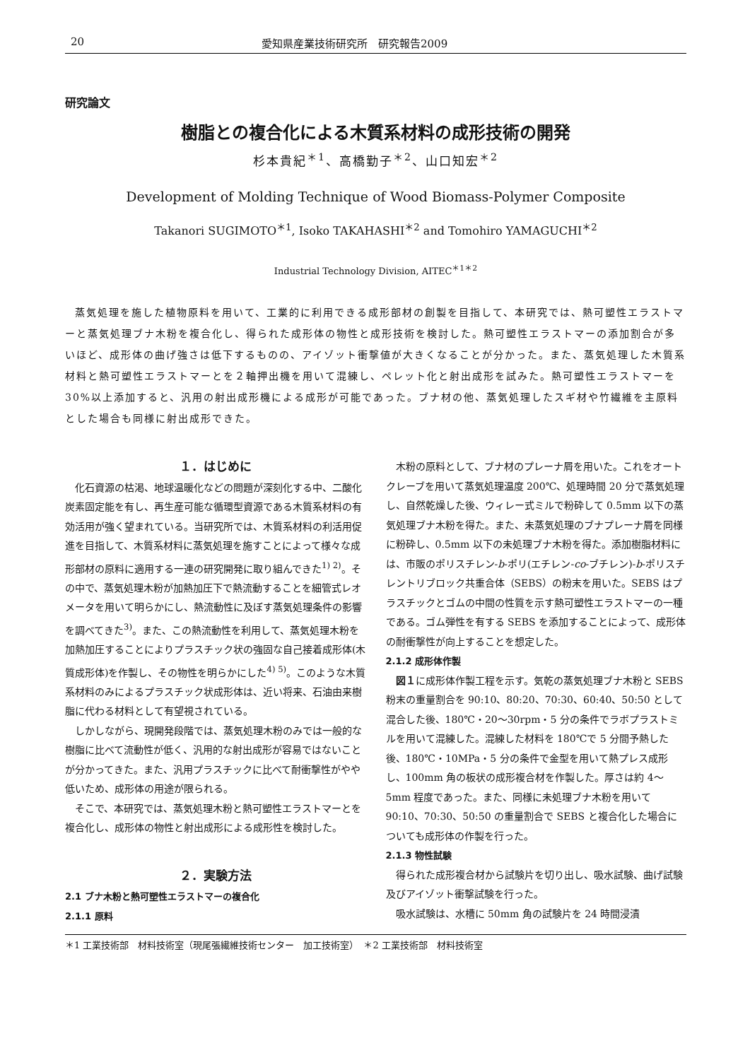20 愛知県産業技術研究所　研究報告2009
研究論文
樹脂との複合化による木質系材料の成形技術の開発
杉本貴紀<sup>＊1</sup>、高橋勤子<sup>＊2</sup>、山口知宏<sup>＊2</sup>
Development of Molding Technique of Wood Biomass-Polymer Composite
Takanori SUGIMOTO<sup>＊1</sup>, Isoko TAKAHASHI<sup>＊2</sup> and Tomohiro YAMAGUCHI<sup>＊2</sup>
Industrial Technology Division, AITEC<sup>＊1＊2</sup>
蒸気処理を施した植物原料を用いて、工業的に利用できる成形部材の創製を目指して、本研究では、熱可塑性エラストマーと蒸気処理ブナ木粉を複合化し、得られた成形体の物性と成形技術を検討した。熱可塑性エラストマーの添加割合が多いほど、成形体の曲げ強さは低下するものの、アイゾット衝撃値が大きくなることが分かった。また、蒸気処理した木質系材料と熱可塑性エラストマーとを２軸押出機を用いて混練し、ペレット化と射出成形を試みた。熱可塑性エラストマーを 30%以上添加すると、汎用の射出成形機による成形が可能であった。ブナ材の他、蒸気処理したスギ材や竹繊維を主原料とした場合も同様に射出成形できた。
１．はじめに
化石資源の枯渇、地球温暖化などの問題が深刻化する中、二酸化炭素固定能を有し、再生産可能な循環型資源である木質系材料の有効活用が強く望まれている。当研究所では、木質系材料の利活用促進を目指して、木質系材料に蒸気処理を施すことによって様々な成形部材の原料に適用する一連の研究開発に取り組んできた<sup>1) 2)</sup>。その中で、蒸気処理木粉が加熱加圧下で熱流動することを細管式レオメータを用いて明らかにし、熱流動性に及ぼす蒸気処理条件の影響を調べてきた<sup>3)</sup>。また、この熱流動性を利用して、蒸気処理木粉を加熱加圧することによりプラスチック状の強固な自己接着成形体(木質成形体)を作製し、その物性を明らかにした<sup>4) 5)</sup>。このような木質系材料のみによるプラスチック状成形体は、近い将来、石油由来樹脂に代わる材料として有望視されている。
しかしながら、現開発段階では、蒸気処理木粉のみでは一般的な樹脂に比べて流動性が低く、汎用的な射出成形が容易ではないことが分かってきた。また、汎用プラスチックに比べて耐衝撃性がやや低いため、成形体の用途が限られる。
そこで、本研究では、蒸気処理木粉と熱可塑性エラストマーとを複合化し、成形体の物性と射出成形による成形性を検討した。
２．実験方法
2.1 ブナ木粉と熱可塑性エラストマーの複合化
2.1.1 原料
木粉の原料として、ブナ材のプレーナ屑を用いた。これをオートクレーブを用いて蒸気処理温度 200℃、処理時間 20 分で蒸気処理し、自然乾燥した後、ウィレー式ミルで粉砕して 0.5mm 以下の蒸気処理ブナ木粉を得た。また、未蒸気処理のブナプレーナ屑を同様に粉砕し、0.5mm 以下の未処理ブナ木粉を得た。添加樹脂材料には、市販のポリスチレン-b-ポリ(エチレン-co-ブチレン)-b-ポリスチレントリブロック共重合体（SEBS）の粉末を用いた。SEBS はプラスチックとゴムの中間の性質を示す熱可塑性エラストマーの一種である。ゴム弾性を有する SEBS を添加することによって、成形体の耐衝撃性が向上することを想定した。
2.1.2 成形体作製
図１に成形体作製工程を示す。気乾の蒸気処理ブナ木粉と SEBS 粉末の重量割合を 90:10、80:20、70:30、60:40、50:50 として混合した後、180℃・20～30rpm・5 分の条件でラボプラストミルを用いて混練した。混練した材料を 180℃で 5 分間予熱した後、180℃・10MPa・5 分の条件で金型を用いて熱プレス成形し、100mm 角の板状の成形複合材を作製した。厚さは約 4～5mm 程度であった。また、同様に未処理ブナ木粉を用いて 90:10、70:30、50:50 の重量割合で SEBS と複合化した場合についても成形体の作製を行った。
2.1.3 物性試験
得られた成形複合材から試験片を切り出し、吸水試験、曲げ試験及びアイゾット衝撃試験を行った。
吸水試験は、水槽に 50mm 角の試験片を 24 時間浸漬
＊1 工業技術部　材料技術室（現尾張繊維技術センター　加工技術室）　＊2 工業技術部　材料技術室